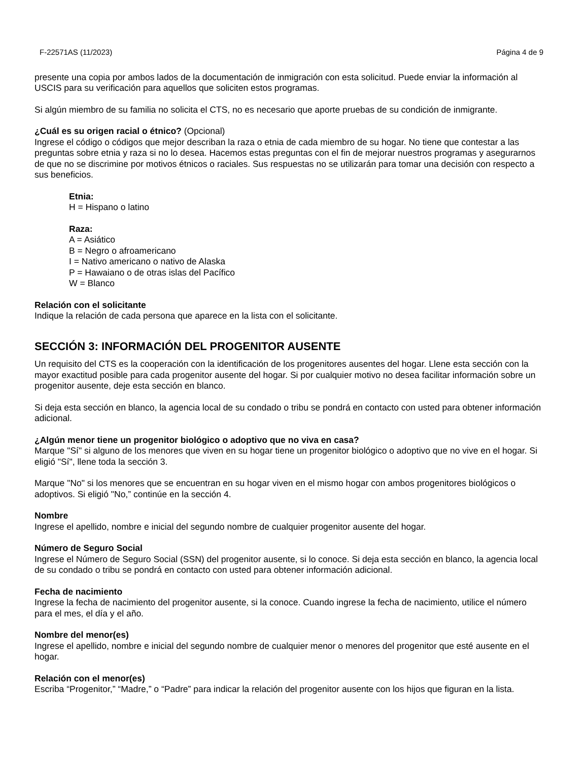F-22571AS (11/2023) Página 4 de 9
presente una copia por ambos lados de la documentación de inmigración con esta solicitud. Puede enviar la información al USCIS para su verificación para aquellos que soliciten estos programas.
Si algún miembro de su familia no solicita el CTS, no es necesario que aporte pruebas de su condición de inmigrante.
¿Cuál es su origen racial o étnico? (Opcional)
Ingrese el código o códigos que mejor describan la raza o etnia de cada miembro de su hogar. No tiene que contestar a las preguntas sobre etnia y raza si no lo desea. Hacemos estas preguntas con el fin de mejorar nuestros programas y asegurarnos de que no se discrimine por motivos étnicos o raciales. Sus respuestas no se utilizarán para tomar una decisión con respecto a sus beneficios.
Etnia:
H = Hispano o latino
Raza:
A = Asiático
B = Negro o afroamericano
I = Nativo americano o nativo de Alaska
P = Hawaiano o de otras islas del Pacífico
W = Blanco
Relación con el solicitante
Indique la relación de cada persona que aparece en la lista con el solicitante.
SECCIÓN 3: INFORMACIÓN DEL PROGENITOR AUSENTE
Un requisito del CTS es la cooperación con la identificación de los progenitores ausentes del hogar. Llene esta sección con la mayor exactitud posible para cada progenitor ausente del hogar. Si por cualquier motivo no desea facilitar información sobre un progenitor ausente, deje esta sección en blanco.
Si deja esta sección en blanco, la agencia local de su condado o tribu se pondrá en contacto con usted para obtener información adicional.
¿Algún menor tiene un progenitor biológico o adoptivo que no viva en casa?
Marque "Sí" si alguno de los menores que viven en su hogar tiene un progenitor biológico o adoptivo que no vive en el hogar. Si eligió "Sí", llene toda la sección 3.
Marque "No" si los menores que se encuentran en su hogar viven en el mismo hogar con ambos progenitores biológicos o adoptivos. Si eligió "No,” continúe en la sección 4.
Nombre
Ingrese el apellido, nombre e inicial del segundo nombre de cualquier progenitor ausente del hogar.
Número de Seguro Social
Ingrese el Número de Seguro Social (SSN) del progenitor ausente, si lo conoce. Si deja esta sección en blanco, la agencia local de su condado o tribu se pondrá en contacto con usted para obtener información adicional.
Fecha de nacimiento
Ingrese la fecha de nacimiento del progenitor ausente, si la conoce. Cuando ingrese la fecha de nacimiento, utilice el número para el mes, el día y el año.
Nombre del menor(es)
Ingrese el apellido, nombre e inicial del segundo nombre de cualquier menor o menores del progenitor que esté ausente en el hogar.
Relación con el menor(es)
Escriba “Progenitor,” “Madre,” o “Padre” para indicar la relación del progenitor ausente con los hijos que figuran en la lista.